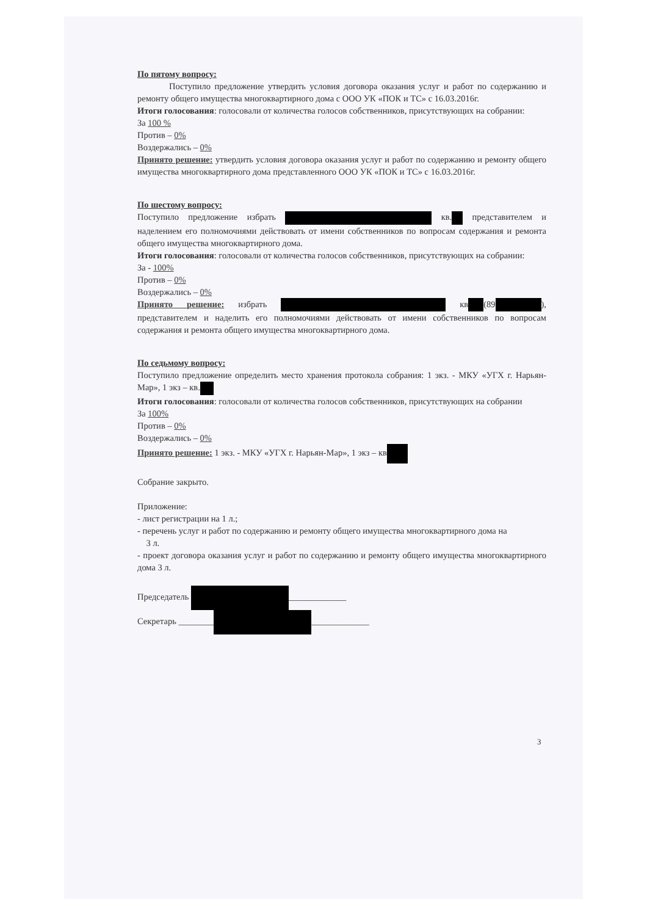По пятому вопросу:
Поступило предложение утвердить условия договора оказания услуг и работ по содержанию и ремонту общего имущества многоквартирного дома с ООО УК «ПОК и ТС» с 16.03.2016г.
Итоги голосования: голосовали от количества голосов собственников, присутствующих на собрании:
За 100 %
Против – 0%
Воздержались – 0%
Принято решение: утвердить условия договора оказания услуг и работ по содержанию и ремонту общего имущества многоквартирного дома представленного ООО УК «ПОК и ТС» с 16.03.2016г.
По шестому вопросу:
Поступило предложение избрать кв. представителем и наделением его полномочиями действовать от имени собственников по вопросам содержания и ремонта общего имущества многоквартирного дома.
Итоги голосования: голосовали от количества голосов собственников, присутствующих на собрании:
За - 100%
Против – 0%
Воздержались – 0%
Принято решение: избрать кв (89 ), представителем и наделить его полномочиями действовать от имени собственников по вопросам содержания и ремонта общего имущества многоквартирного дома.
По седьмому вопросу:
Поступило предложение определить место хранения протокола собрания: 1 экз. - МКУ «УГХ г. Нарьян-Мар», 1 экз – кв.
Итоги голосования: голосовали от количества голосов собственников, присутствующих на собрании
За 100%
Против – 0%
Воздержались – 0%
Принято решение: 1 экз. - МКУ «УГХ г. Нарьян-Мар», 1 экз – кв
Собрание закрыто.
Приложение:
- лист регистрации на 1 л.;
- перечень услуг и работ по содержанию и ремонту общего имущества многоквартирного дома на
3 л.
- проект договора оказания услуг и работ по содержанию и ремонту общего имущества многоквартирного дома 3 л.
Председатель _____________
Секретарь ________ _____________
3